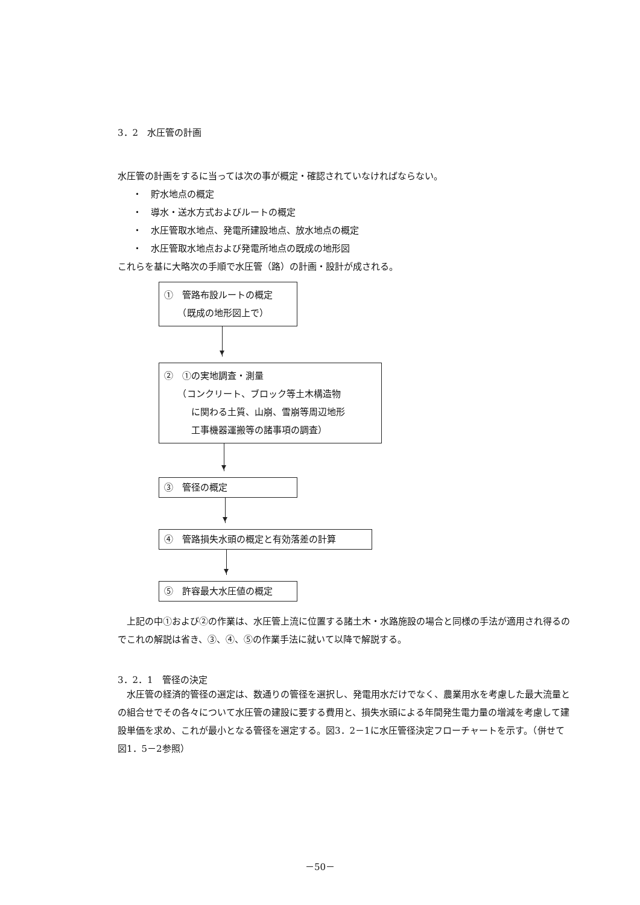3．2　水圧管の計画
水圧管の計画をするに当っては次の事が概定・確認されていなければならない。
・　貯水地点の概定
・　導水・送水方式およびルートの概定
・　水圧管取水地点、発電所建設地点、放水地点の概定
・　水圧管取水地点および発電所地点の既成の地形図
これらを基に大略次の手順で水圧管（路）の計画・設計が成される。
①　管路布設ルートの概定
　　（既成の地形図上で）
②　①の実地調査・測量
　　（コンクリート、ブロック等土木構造物
　　　に関わる土質、山崩、雪崩等周辺地形
　　　工事機器運搬等の諸事項の調査）
③　管径の概定
④　管路損失水頭の概定と有効落差の計算
⑤　許容最大水圧値の概定
　上記の中①および②の作業は、水圧管上流に位置する諸土木・水路施設の場合と同様の手法が適用され得るのでこれの解説は省き、③、④、⑤の作業手法に就いて以降で解説する。
3．2．1　管径の決定
　水圧管の経済的管径の選定は、数通りの管径を選択し、発電用水だけでなく、農業用水を考慮した最大流量との組合せでその各々について水圧管の建設に要する費用と、損失水頭による年間発生電力量の増減を考慮して建設単価を求め、これが最小となる管径を選定する。図3．2－1に水圧管径決定フローチャートを示す。（併せて図1．5－2参照）
－50－